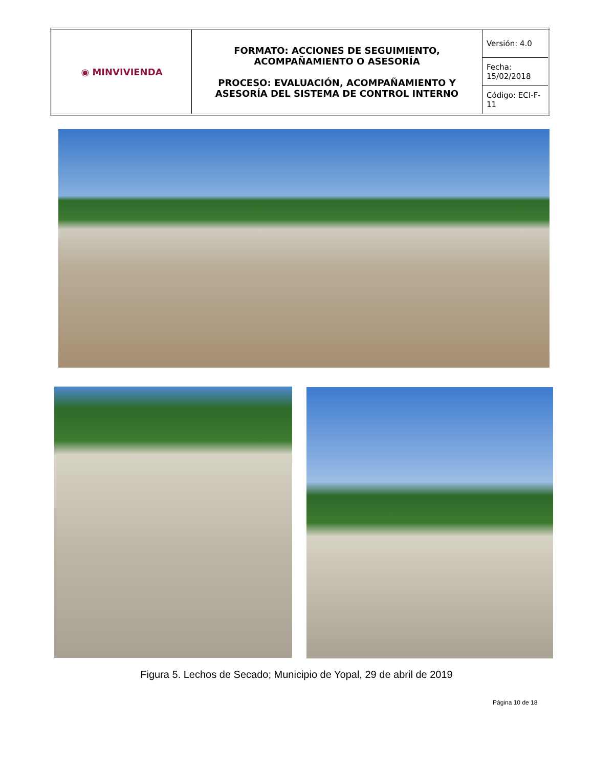| ◉ MINVIVIENDA | FORMATO: ACCIONES DE SEGUIMIENTO, ACOMPAÑAMIENTO O ASESORÍA PROCESO: EVALUACIÓN, ACOMPAÑAMIENTO Y ASESORÍA DEL SISTEMA DE CONTROL INTERNO | Versión: 4.0 |
| | | Fecha: 15/02/2018 |
| | | Código: ECI-F-11 |
Figura 5. Lechos de Secado; Municipio de Yopal, 29 de abril de 2019
Página 10 de 18